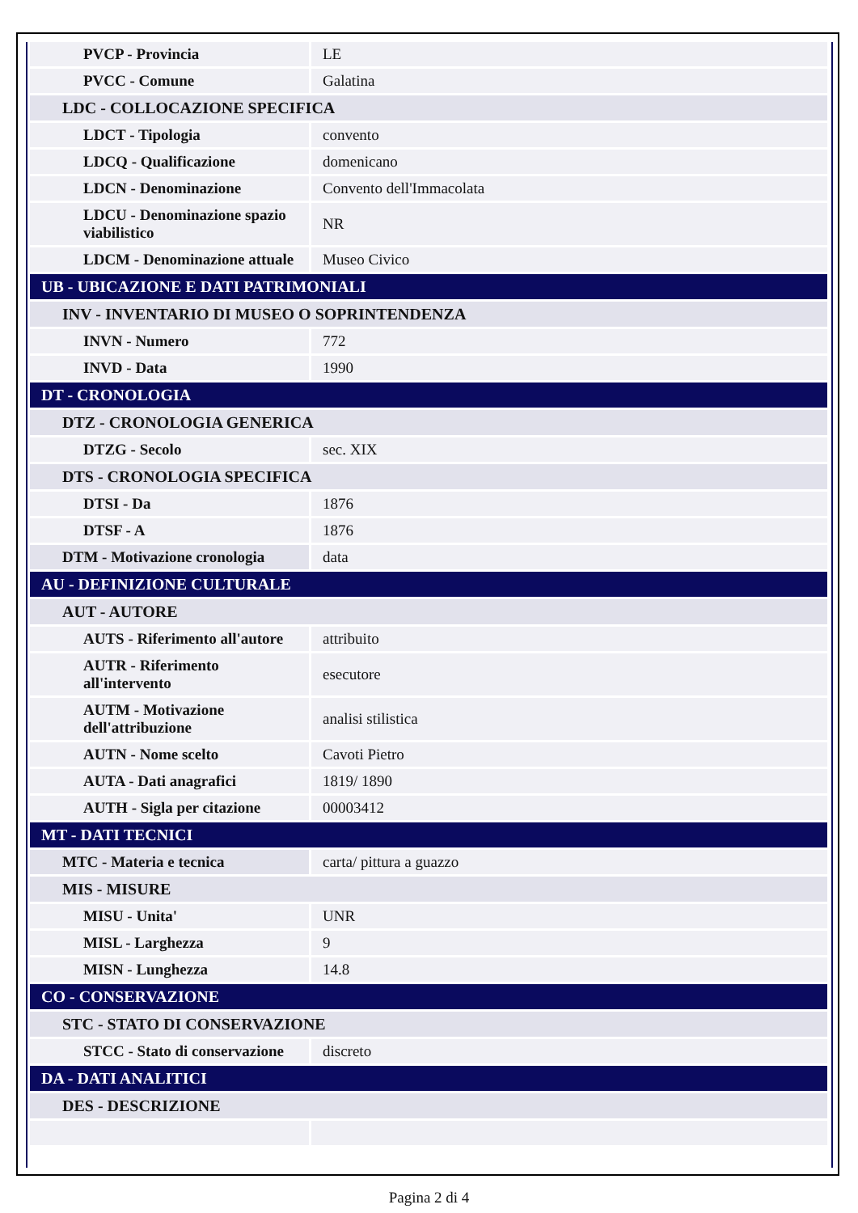| PVCP - Provincia | LE |
| PVCC - Comune | Galatina |
| LDC - COLLOCAZIONE SPECIFICA | |
| LDCT - Tipologia | convento |
| LDCQ - Qualificazione | domenicano |
| LDCN - Denominazione | Convento dell'Immacolata |
| LDCU - Denominazione spazio viabilistico | NR |
| LDCM - Denominazione attuale | Museo Civico |
| UB - UBICAZIONE E DATI PATRIMONIALI | |
| INV - INVENTARIO DI MUSEO O SOPRINTENDENZA | |
| INVN - Numero | 772 |
| INVD - Data | 1990 |
| DT - CRONOLOGIA | |
| DTZ - CRONOLOGIA GENERICA | |
| DTZG - Secolo | sec. XIX |
| DTS - CRONOLOGIA SPECIFICA | |
| DTSI - Da | 1876 |
| DTSF - A | 1876 |
| DTM - Motivazione cronologia | data |
| AU - DEFINIZIONE CULTURALE | |
| AUT - AUTORE | |
| AUTS - Riferimento all'autore | attribuito |
| AUTR - Riferimento all'intervento | esecutore |
| AUTM - Motivazione dell'attribuzione | analisi stilistica |
| AUTN - Nome scelto | Cavoti Pietro |
| AUTA - Dati anagrafici | 1819/ 1890 |
| AUTH - Sigla per citazione | 00003412 |
| MT - DATI TECNICI | |
| MTC - Materia e tecnica | carta/ pittura a guazzo |
| MIS - MISURE | |
| MISU - Unita' | UNR |
| MISL - Larghezza | 9 |
| MISN - Lunghezza | 14.8 |
| CO - CONSERVAZIONE | |
| STC - STATO DI CONSERVAZIONE | |
| STCC - Stato di conservazione | discreto |
| DA - DATI ANALITICI | |
| DES - DESCRIZIONE | |
Pagina 2 di 4